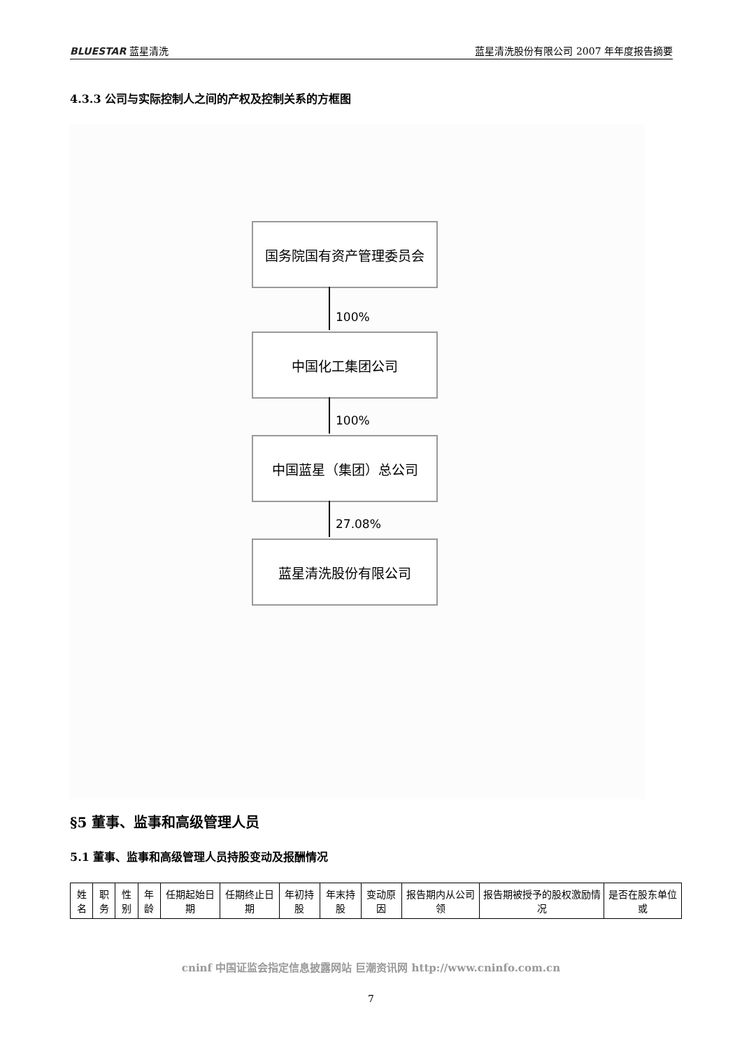BLUESTAR 蓝星清洗 蓝星清洗股份有限公司 2007 年年度报告摘要
4.3.3 公司与实际控制人之间的产权及控制关系的方框图
国务院国有资产管理委员会
100%
中国化工集团公司
100%
中国蓝星（集团）总公司
27.08%
蓝星清洗股份有限公司
§5 董事、监事和高级管理人员
5.1 董事、监事和高级管理人员持股变动及报酬情况
| 姓名 | 职务 | 性别 | 年龄 | 任期起始日期 | 任期终止日期 | 年初持股 | 年末持股 | 变动原因 | 报告期内从公司领 | 报告期被授予的股权激励情况 | 是否在股东单位或 |
cninf 中国证监会指定信息披露网站 巨潮资讯网 http://www.cninfo.com.cn
7